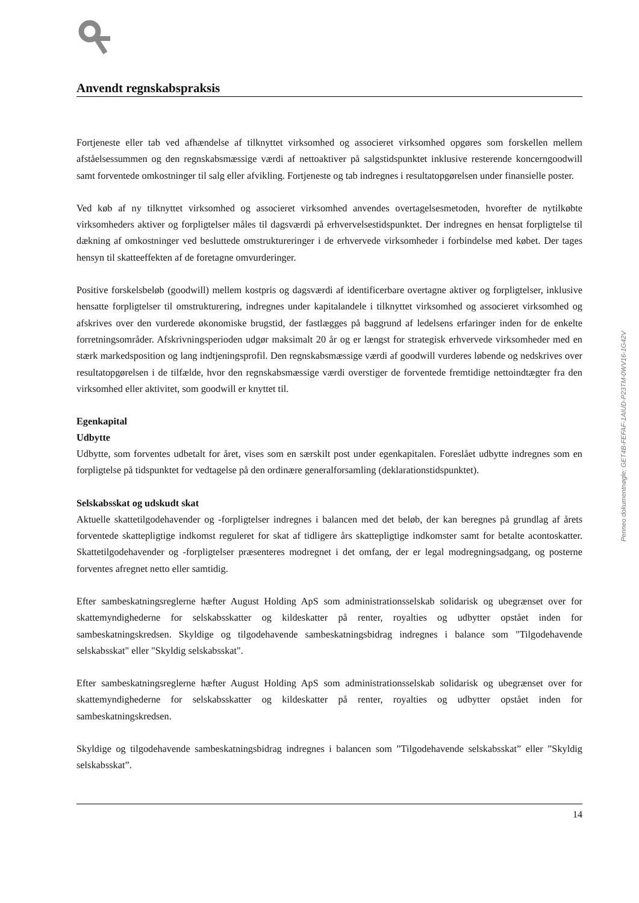Anvendt regnskabspraksis
Fortjeneste eller tab ved afhændelse af tilknyttet virksomhed og associeret virksomhed opgøres som forskellen mellem afståelsessummen og den regnskabsmæssige værdi af nettoaktiver på salgstidspunktet inklusive resterende koncerngoodwill samt forventede omkostninger til salg eller afvikling. Fortjeneste og tab indregnes i resultatopgørelsen under finansielle poster.
Ved køb af ny tilknyttet virksomhed og associeret virksomhed anvendes overtagelsesmetoden, hvorefter de nytilkøbte virksomheders aktiver og forpligtelser måles til dagsværdi på erhvervelsestidspunktet. Der indregnes en hensat forpligtelse til dækning af omkostninger ved besluttede omstruktureringer i de erhvervede virksomheder i forbindelse med købet. Der tages hensyn til skatteeffekten af de foretagne omvurderinger.
Positive forskelsbeløb (goodwill) mellem kostpris og dagsværdi af identificerbare overtagne aktiver og forpligtelser, inklusive hensatte forpligtelser til omstrukturering, indregnes under kapitalandele i tilknyttet virksomhed og associeret virksomhed og afskrives over den vurderede økonomiske brugstid, der fastlægges på baggrund af ledelsens erfaringer inden for de enkelte forretningsområder. Afskrivningsperioden udgør maksimalt 20 år og er længst for strategisk erhvervede virksomheder med en stærk markedsposition og lang indtjeningsprofil. Den regnskabsmæssige værdi af goodwill vurderes løbende og nedskrives over resultatopgørelsen i de tilfælde, hvor den regnskabsmæssige værdi overstiger de forventede fremtidige nettoindtægter fra den virksomhed eller aktivitet, som goodwill er knyttet til.
Egenkapital
Udbytte
Udbytte, som forventes udbetalt for året, vises som en særskilt post under egenkapitalen. Foreslået udbytte indregnes som en forpligtelse på tidspunktet for vedtagelse på den ordinære generalforsamling (deklarationstidspunktet).
Selskabsskat og udskudt skat
Aktuelle skattetilgodehavender og -forpligtelser indregnes i balancen med det beløb, der kan beregnes på grundlag af årets forventede skattepligtige indkomst reguleret for skat af tidligere års skattepligtige indkomster samt for betalte acontoskatter. Skattetilgodehavender og -forpligtelser præsenteres modregnet i det omfang, der er legal modregningsadgang, og posterne forventes afregnet netto eller samtidig.
Efter sambeskatningsreglerne hæfter August Holding ApS som administrationsselskab solidarisk og ubegrænset over for skattemyndighederne for selskabsskatter og kildeskatter på renter, royalties og udbytter opstået inden for sambeskatningskredsen. Skyldige og tilgodehavende sambeskatningsbidrag indregnes i balance som "Tilgodehavende selskabsskat" eller "Skyldig selskabsskat".
Efter sambeskatningsreglerne hæfter August Holding ApS som administrationsselskab solidarisk og ubegrænset over for skattemyndighederne for selskabsskatter og kildeskatter på renter, royalties og udbytter opstået inden for sambeskatningskredsen.
Skyldige og tilgodehavende sambeskatningsbidrag indregnes i balancen som ”Tilgodehavende selskabsskat” eller ”Skyldig selskabsskat”.
14
Penneo dokumentnøgle: GET4B-FEFAF-1AIUD-P23TM-0WV16-1G42V